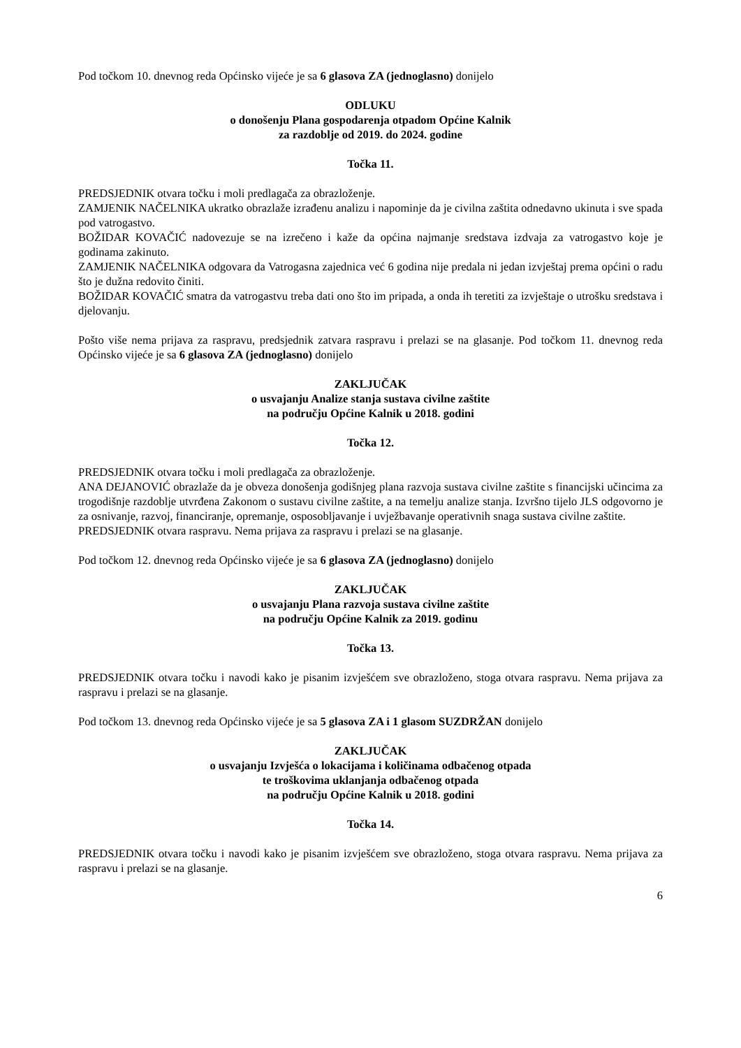Pod točkom 10. dnevnog reda Općinsko vijeće je sa 6 glasova ZA (jednoglasno) donijelo
ODLUKU
o donošenju Plana gospodarenja otpadom Općine Kalnik
za razdoblje od 2019. do 2024. godine
Točka 11.
PREDSJEDNIK otvara točku i moli predlagača za obrazloženje.
ZAMJENIK NAČELNIKA ukratko obrazlaže izrađenu analizu i napominje da je civilna zaštita odnedavno ukinuta i sve spada pod vatrogastvo.
BOŽIDAR KOVAČIĆ nadovezuje se na izrečeno i kaže da općina najmanje sredstava izdvaja za vatrogastvo koje je godinama zakinuto.
ZAMJENIK NAČELNIKA odgovara da Vatrogasna zajednica već 6 godina nije predala ni jedan izvještaj prema općini o radu što je dužna redovito činiti.
BOŽIDAR KOVAČIĆ smatra da vatrogastvu treba dati ono što im pripada, a onda ih teretiti za izvještaje o utrošku sredstava i djelovanju.
Pošto više nema prijava za raspravu, predsjednik zatvara raspravu i prelazi se na glasanje. Pod točkom 11. dnevnog reda Općinsko vijeće je sa 6 glasova ZA (jednoglasno) donijelo
ZAKLJUČAK
o usvajanju Analize stanja sustava civilne zaštite
na području Općine Kalnik u 2018. godini
Točka 12.
PREDSJEDNIK otvara točku i moli predlagača za obrazloženje.
ANA DEJANOVIĆ obrazlaže da je obveza donošenja godišnjeg plana razvoja sustava civilne zaštite s financijski učincima za trogodišnje razdoblje utvrđena Zakonom o sustavu civilne zaštite, a na temelju analize stanja. Izvršno tijelo JLS odgovorno je za osnivanje, razvoj, financiranje, opremanje, osposobljavanje i uvježbavanje operativnih snaga sustava civilne zaštite.
PREDSJEDNIK otvara raspravu. Nema prijava za raspravu i prelazi se na glasanje.
Pod točkom 12. dnevnog reda Općinsko vijeće je sa 6 glasova ZA (jednoglasno) donijelo
ZAKLJUČAK
o usvajanju Plana razvoja sustava civilne zaštite
na području Općine Kalnik za 2019. godinu
Točka 13.
PREDSJEDNIK otvara točku i navodi kako je pisanim izvješćem sve obrazloženo, stoga otvara raspravu. Nema prijava za raspravu i prelazi se na glasanje.
Pod točkom 13. dnevnog reda Općinsko vijeće je sa 5 glasova ZA i 1 glasom SUZDRŽAN donijelo
ZAKLJUČAK
o usvajanju Izvješća o lokacijama i količinama odbačenog otpada
te troškovima uklanjanja odbačenog otpada
na području Općine Kalnik u 2018. godini
Točka 14.
PREDSJEDNIK otvara točku i navodi kako je pisanim izvješćem sve obrazloženo, stoga otvara raspravu. Nema prijava za raspravu i prelazi se na glasanje.
6